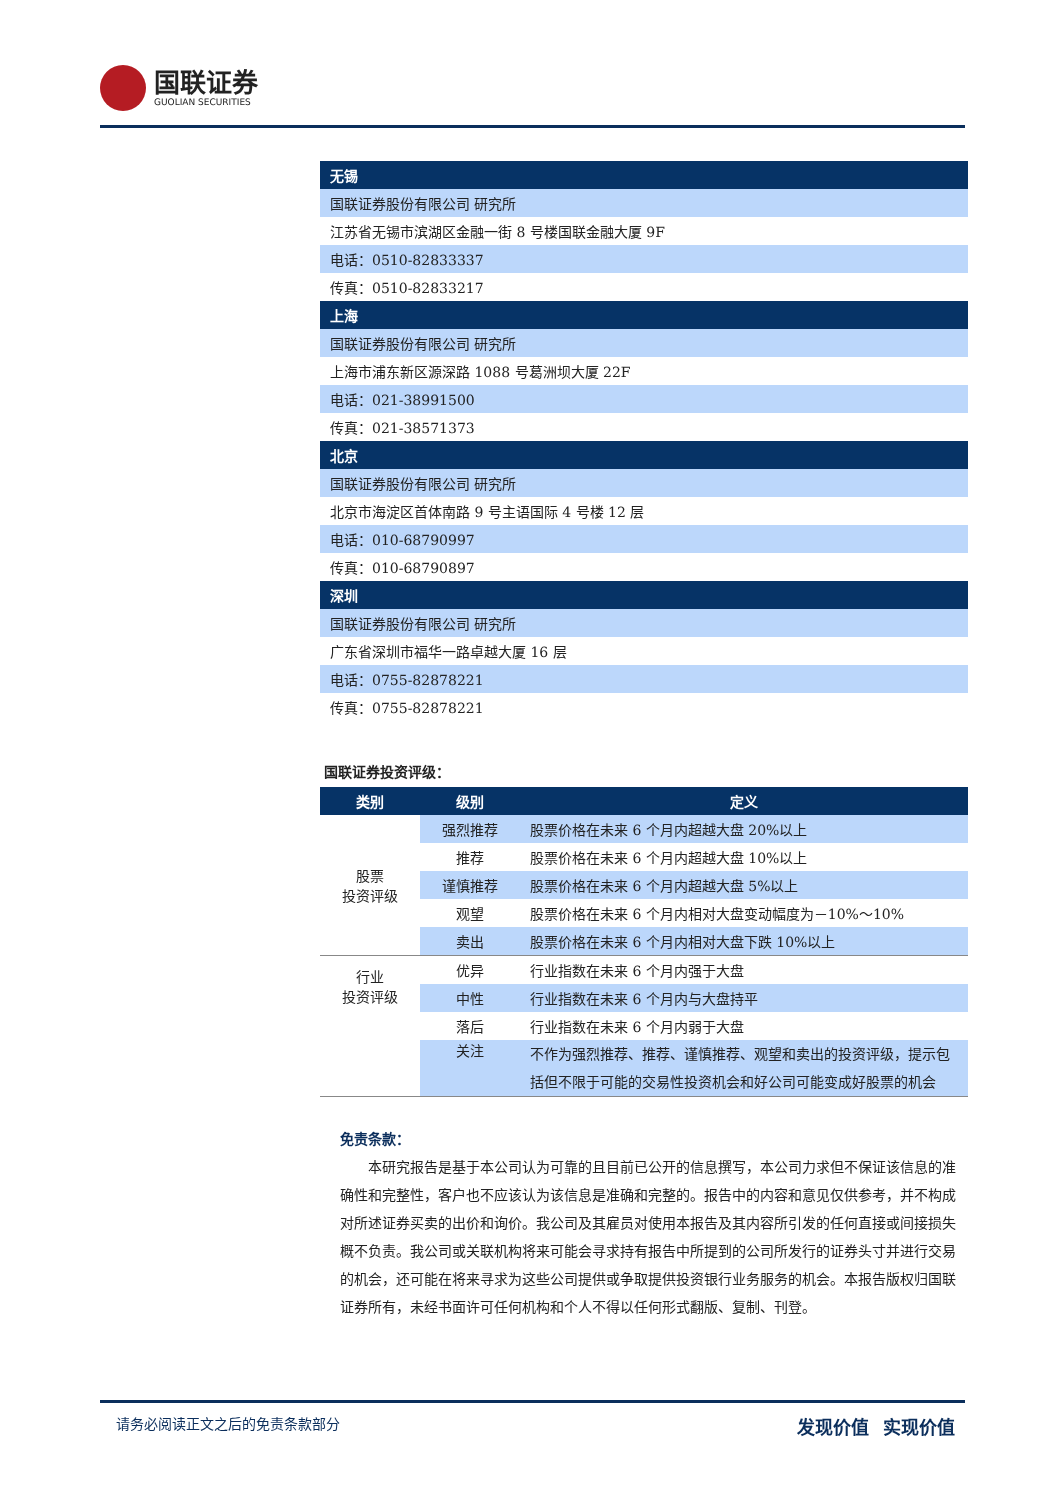国联证券
GUOLIAN SECURITIES
| 无锡 |
| 国联证券股份有限公司 研究所 |
| 江苏省无锡市滨湖区金融一街 8 号楼国联金融大厦 9F |
| 电话：0510-82833337 |
| 传真：0510-82833217 |
| 上海 |
| 国联证券股份有限公司 研究所 |
| 上海市浦东新区源深路 1088 号葛洲坝大厦 22F |
| 电话：021-38991500 |
| 传真：021-38571373 |
| 北京 |
| 国联证券股份有限公司 研究所 |
| 北京市海淀区首体南路 9 号主语国际 4 号楼 12 层 |
| 电话：010-68790997 |
| 传真：010-68790897 |
| 深圳 |
| 国联证券股份有限公司 研究所 |
| 广东省深圳市福华一路卓越大厦 16 层 |
| 电话：0755-82878221 |
| 传真：0755-82878221 |
国联证券投资评级：
| 类别 | 级别 | 定义 |
| --- | --- | --- |
| 股票 投资评级 | 强烈推荐 | 股票价格在未来 6 个月内超越大盘 20%以上 |
| | 推荐 | 股票价格在未来 6 个月内超越大盘 10%以上 |
| | 谨慎推荐 | 股票价格在未来 6 个月内超越大盘 5%以上 |
| | 观望 | 股票价格在未来 6 个月内相对大盘变动幅度为－10%～10% |
| | 卖出 | 股票价格在未来 6 个月内相对大盘下跌 10%以上 |
| 行业 投资评级 | 优异 | 行业指数在未来 6 个月内强于大盘 |
| | 中性 | 行业指数在未来 6 个月内与大盘持平 |
| | 落后 | 行业指数在未来 6 个月内弱于大盘 |
| | 关注 | 不作为强烈推荐、推荐、谨慎推荐、观望和卖出的投资评级，提示包括但不限于可能的交易性投资机会和好公司可能变成好股票的机会 |
免责条款：
本研究报告是基于本公司认为可靠的且目前已公开的信息撰写，本公司力求但不保证该信息的准确性和完整性，客户也不应该认为该信息是准确和完整的。报告中的内容和意见仅供参考，并不构成对所述证券买卖的出价和询价。我公司及其雇员对使用本报告及其内容所引发的任何直接或间接损失概不负责。我公司或关联机构将来可能会寻求持有报告中所提到的公司所发行的证券头寸并进行交易的机会，还可能在将来寻求为这些公司提供或争取提供投资银行业务服务的机会。本报告版权归国联证券所有，未经书面许可任何机构和个人不得以任何形式翻版、复制、刊登。
请务必阅读正文之后的免责条款部分 发现价值 实现价值